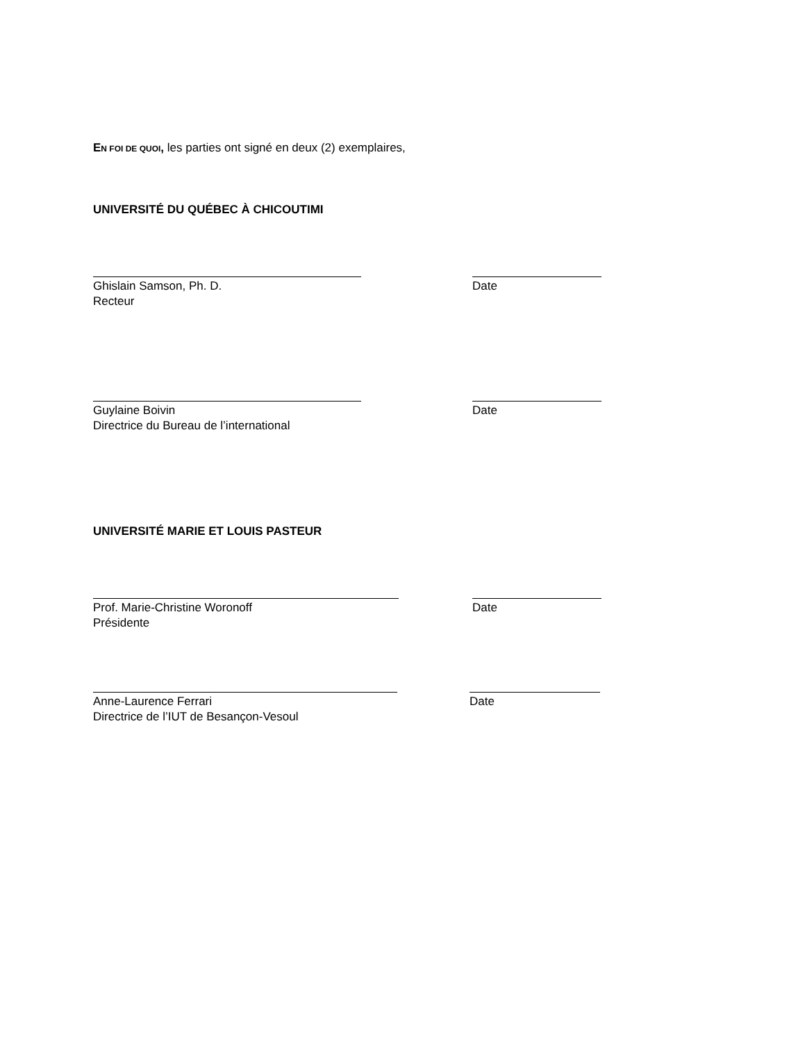EN FOI DE QUOI, les parties ont signé en deux (2) exemplaires,
UNIVERSITÉ DU QUÉBEC À CHICOUTIMI
Ghislain Samson, Ph. D.
Recteur
Date
Guylaine Boivin
Directrice du Bureau de l’international
Date
UNIVERSITÉ MARIE ET LOUIS PASTEUR
Prof. Marie-Christine Woronoff
Présidente
Date
Anne-Laurence Ferrari
Directrice de l’IUT de Besançon-Vesoul
Date